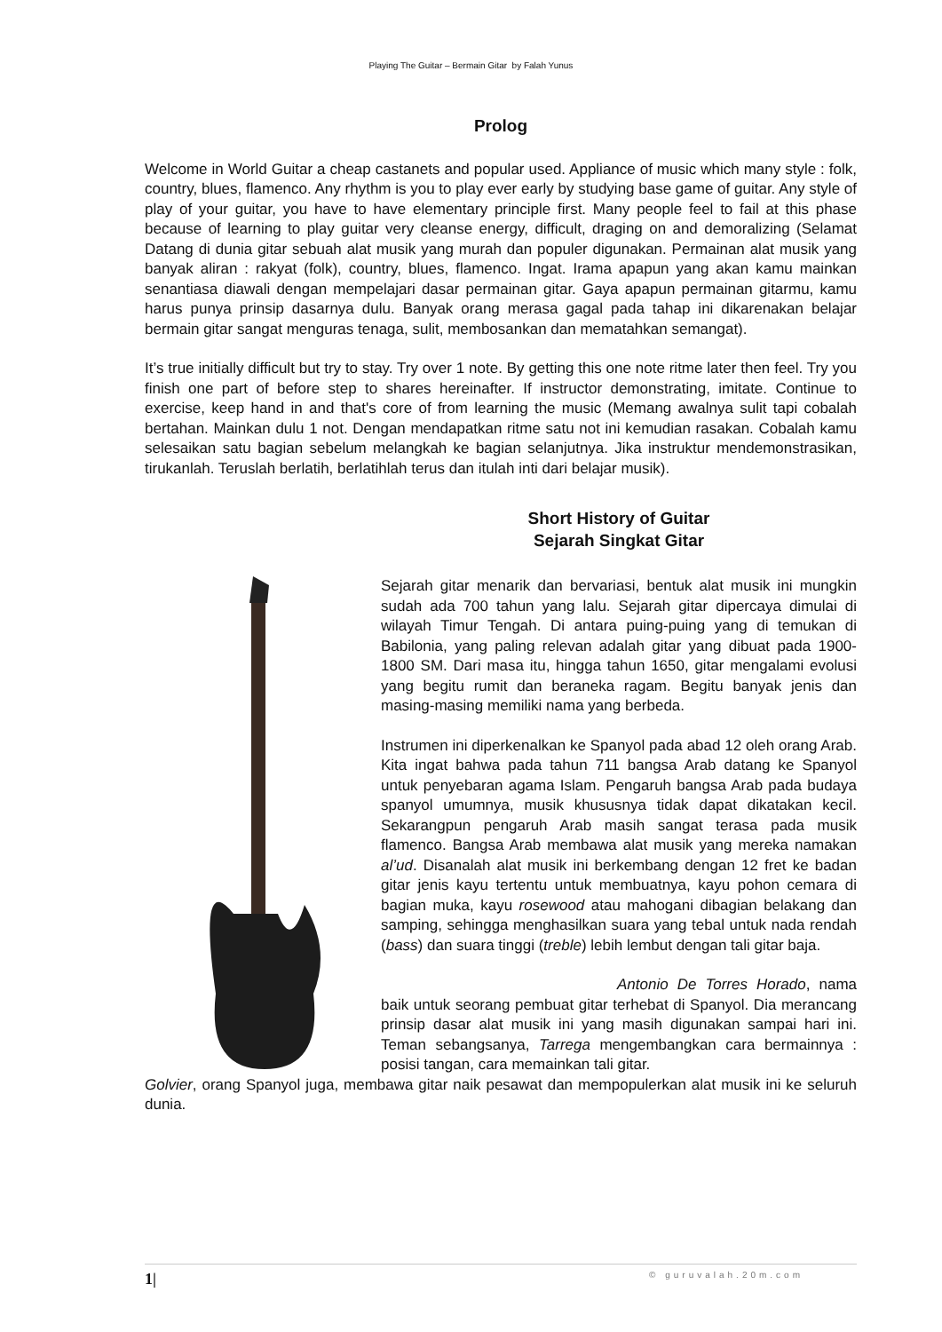Playing The Guitar – Bermain Gitar by Falah Yunus
Prolog
Welcome in World Guitar a cheap castanets and popular used. Appliance of music which many style : folk, country, blues, flamenco. Any rhythm is you to play ever early by studying base game of guitar. Any style of play of your guitar, you have to have elementary principle first. Many people feel to fail at this phase because of learning to play guitar very cleanse energy, difficult, draging on and demoralizing (Selamat Datang di dunia gitar sebuah alat musik yang murah dan populer digunakan. Permainan alat musik yang banyak aliran : rakyat (folk), country, blues, flamenco. Ingat. Irama apapun yang akan kamu mainkan senantiasa diawali dengan mempelajari dasar permainan gitar. Gaya apapun permainan gitarmu, kamu harus punya prinsip dasarnya dulu. Banyak orang merasa gagal pada tahap ini dikarenakan belajar bermain gitar sangat menguras tenaga, sulit, membosankan dan mematahkan semangat).
It’s true initially difficult but try to stay. Try over 1 note. By getting this one note ritme later then feel. Try you finish one part of before step to shares hereinafter. If instructor demonstrating, imitate. Continue to exercise, keep hand in and that's core of from learning the music (Memang awalnya sulit tapi cobalah bertahan. Mainkan dulu 1 not. Dengan mendapatkan ritme satu not ini kemudian rasakan. Cobalah kamu selesaikan satu bagian sebelum melangkah ke bagian selanjutnya. Jika instruktur mendemonstrasikan, tirukanlah. Teruslah berlatih, berlatihlah terus dan itulah inti dari belajar musik).
Short History of Guitar
Sejarah Singkat Gitar
Sejarah gitar menarik dan bervariasi, bentuk alat musik ini mungkin sudah ada 700 tahun yang lalu. Sejarah gitar dipercaya dimulai di wilayah Timur Tengah. Di antara puing-puing yang di temukan di Babilonia, yang paling relevan adalah gitar yang dibuat pada 1900-1800 SM. Dari masa itu, hingga tahun 1650, gitar mengalami evolusi yang begitu rumit dan beraneka ragam. Begitu banyak jenis dan masing-masing memiliki nama yang berbeda.
Instrumen ini diperkenalkan ke Spanyol pada abad 12 oleh orang Arab. Kita ingat bahwa pada tahun 711 bangsa Arab datang ke Spanyol untuk penyebaran agama Islam. Pengaruh bangsa Arab pada budaya spanyol umumnya, musik khususnya tidak dapat dikatakan kecil. Sekarangpun pengaruh Arab masih sangat terasa pada musik flamenco. Bangsa Arab membawa alat musik yang mereka namakan al’ud. Disanalah alat musik ini berkembang dengan 12 fret ke badan gitar jenis kayu tertentu untuk membuatnya, kayu pohon cemara di bagian muka, kayu rosewood atau mahogani dibagian belakang dan samping, sehingga menghasilkan suara yang tebal untuk nada rendah (bass) dan suara tinggi (treble) lebih lembut dengan tali gitar baja.
Antonio De Torres Horado, nama baik untuk seorang pembuat gitar terhebat di Spanyol. Dia merancang prinsip dasar alat musik ini yang masih digunakan sampai hari ini. Teman sebangsanya, Tarrega mengembangkan cara bermainnya : posisi tangan, cara memainkan tali gitar.
Golvier, orang Spanyol juga, membawa gitar naik pesawat dan mempopulerkan alat musik ini ke seluruh dunia.
1| © guruvalah.20m.com